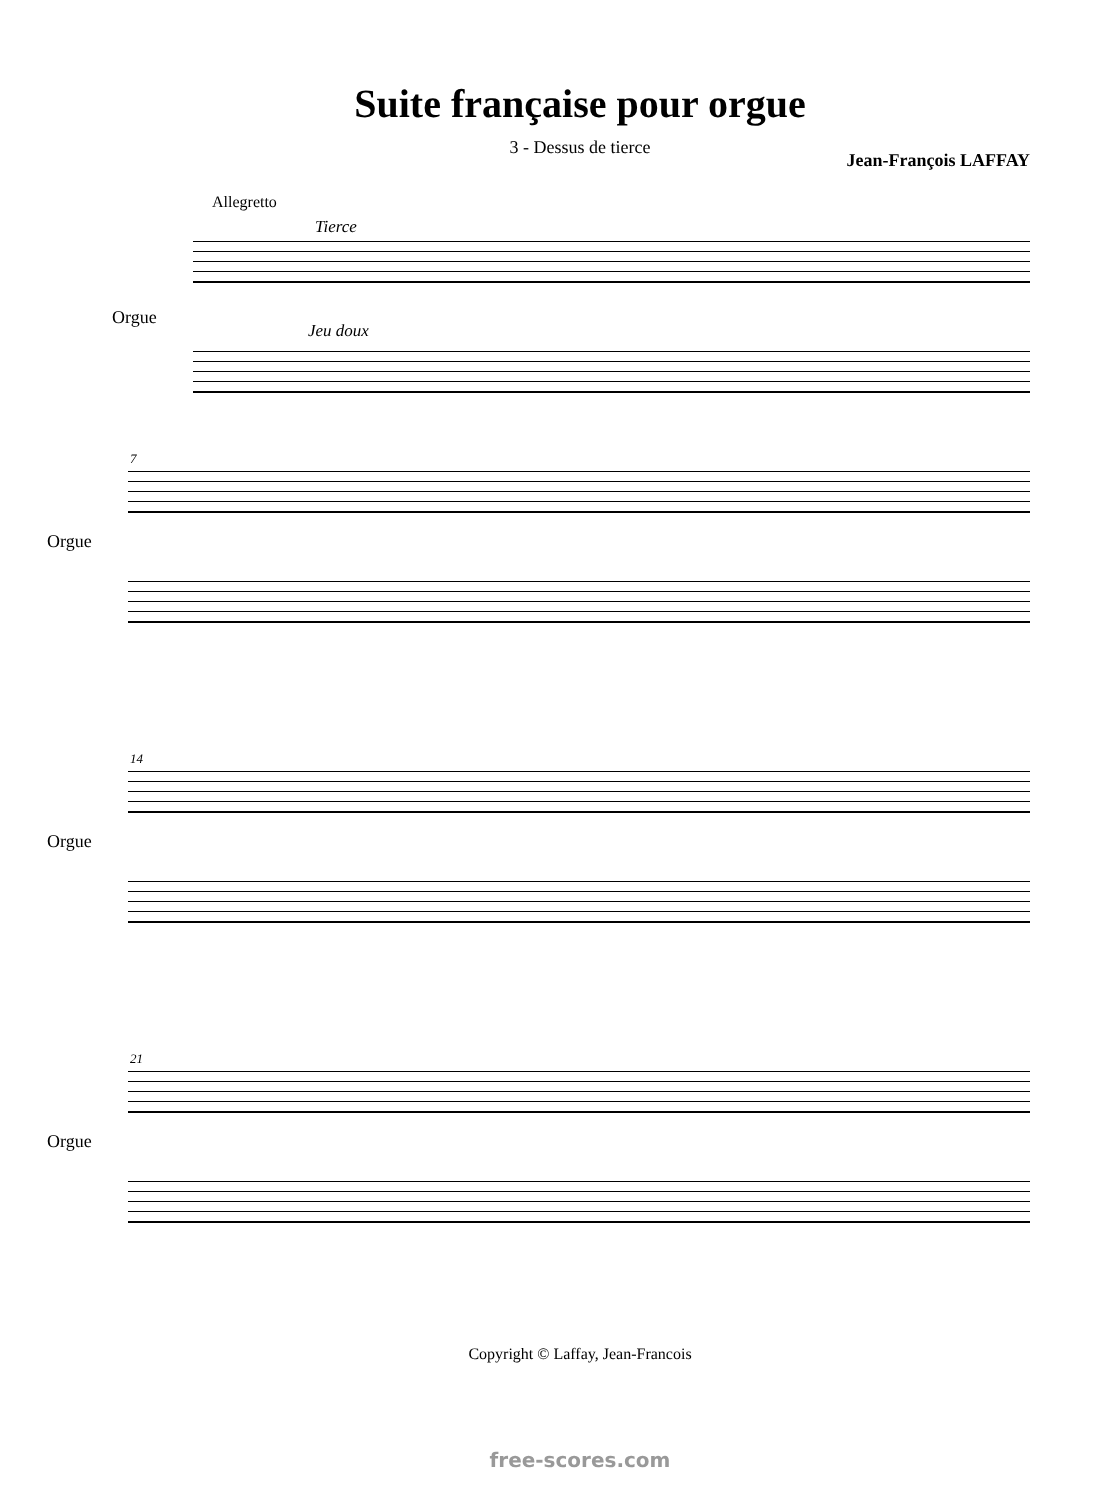Suite française pour orgue
3 - Dessus de tierce
Jean-François LAFFAY
Allegretto
Tierce
Orgue
Jeu doux
7
Orgue
14
Orgue
21
Orgue
Copyright © Laffay, Jean-Francois
free-scores.com